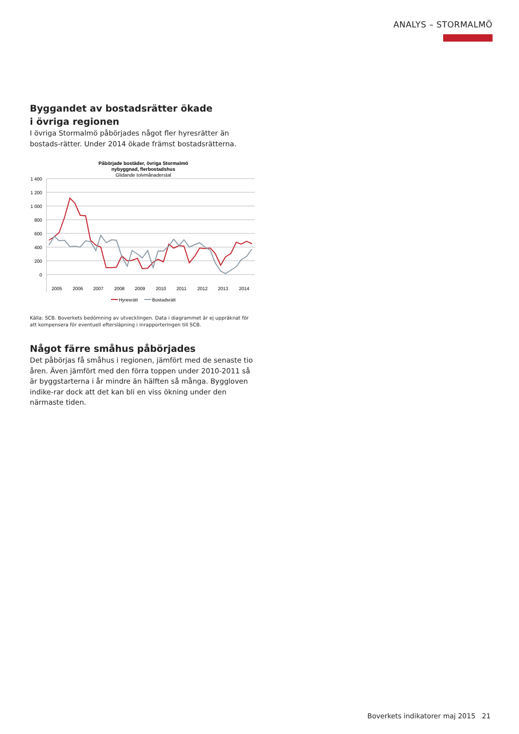ANALYS – STORMALMÖ
Byggandet av bostadsrätter ökade
i övriga regionen
I övriga Stormalmö påbörjades något fler hyresrätter än bostads-rätter. Under 2014 ökade främst bostadsrätterna.
Påbörjade bostäder, övriga Stormalmö
nybyggnad, flerbostadshus
Glidande tolvmånaderstal
1 400
1 200
1 000
800
600
400
200
0
2005
2006
2007
2008
2009
2010
2011
2012
2013
2014
Hyresrätt
Bostadsrätt
Källa: SCB. Boverkets bedömning av utvecklingen. Data i diagrammet är ej uppräknat för att kompensera för eventuell eftersläpning i inrapporteringen till SCB.
Något färre småhus påbörjades
Det påbörjas få småhus i regionen, jämfört med de senaste tio åren. Även jämfört med den förra toppen under 2010-2011 så är byggstarterna i år mindre än hälften så många. Byggloven indike-rar dock att det kan bli en viss ökning under den närmaste tiden.
Boverkets indikatorer maj 2015 21